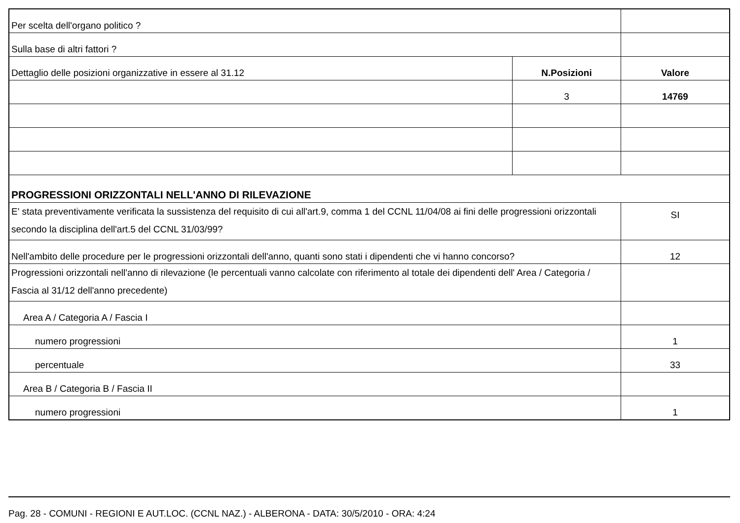| Per scelta dell'organo politico ? | | |
| Sulla base di altri fattori ? | | |
| Dettaglio delle posizioni organizzative in essere al 31.12 | N.Posizioni | Valore |
| | 3 | 14769 |
| PROGRESSIONI ORIZZONTALI NELL'ANNO DI RILEVAZIONE | | |
| E' stata preventivamente verificata la sussistenza del requisito di cui all'art.9, comma 1 del CCNL 11/04/08 ai fini delle progressioni orizzontali secondo la disciplina dell'art.5 del CCNL 31/03/99? | | SI |
| Nell'ambito delle procedure per le progressioni orizzontali dell'anno, quanti sono stati i dipendenti che vi hanno concorso? | | 12 |
| Progressioni orizzontali nell'anno di rilevazione (le percentuali vanno calcolate con riferimento al totale dei dipendenti dell' Area / Categoria / Fascia al 31/12 dell'anno precedente) | | |
| Area A / Categoria A / Fascia I | | |
| numero progressioni | | 1 |
| percentuale | | 33 |
| Area B / Categoria B / Fascia II | | |
| numero progressioni | | 1 |
Pag. 28 - COMUNI - REGIONI E AUT.LOC. (CCNL NAZ.) - ALBERONA - DATA: 30/5/2010 - ORA: 4:24